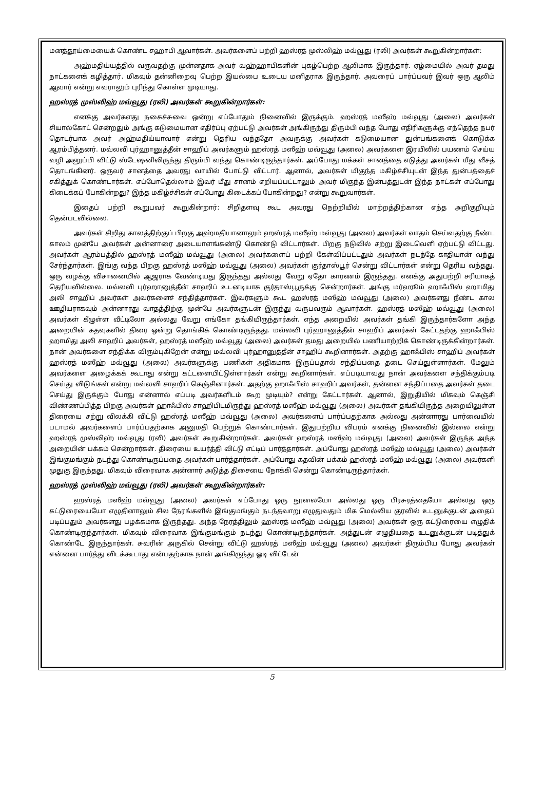மனத்தூய்மையைக் கொண்ட சஹாபி ஆவார்கள். அவர்களைப் பற்றி ஹஸ்ரத் முஸ்லிஹ் மவ்வூது (ரலி) அவர்கள் கூறுகின்றார்கள்:
அஹ்மதிய்யத்தில் வருவதற்கு முன்னதாக அவர் வஹ்ஹாபிகளின் புகழ்பெற்ற ஆலிமாக இருந்தார். ஏழ்மையில் அவர் தமது நாட்களைக் கழித்தார். மிகவும் தன்னிறைவு பெற்ற இயல்பை உடைய மனிதராக இருந்தார். அவரைப் பார்ப்பவர் இவர் ஒரு ஆலிம் ஆவார் என்று எவராலும் புரிந்து கொள்ள முடியாது.
ஹஸ்ரத் முஸ்லிஹ் மவ்வூது (ரலி) அவர்கள் கூறுகின்றார்கள்:
எனக்கு அவர்களது நகைச்சுவை ஒன்று எப்போதும் நினைவில் இருக்கும். ஹஸ்ரத் மஸீஹ் மவ்வூது (அலை) அவர்கள் சியால்கோட் சென்றதும் அங்கு கடுமையான எதிர்ப்பு ஏற்பட்டு அவர்கள் அங்கிருந்து திரும்பி வந்த போது எதிரிகளுக்கு எந்தெந்த நபர் தொடர்பாக அவர் அஹ்மதிய்யாவார் என்று தெரிய வந்ததோ அவருக்கு அவர்கள் கடுமையான துன்பங்களைக் கொடுக்க ஆரம்பித்தனர். மவ்லவி புர்ஹானுத்தீன் சாஹிப் அவர்களும் ஹஸ்ரத் மஸீஹ் மவ்வூது (அலை) அவர்களை இரயிலில் பயணம் செய்ய வழி அனுப்பி விட்டு ஸ்டேஷனிலிருந்து திரும்பி வந்து கொண்டிருந்தார்கள். அப்போது மக்கள் சானத்தை எடுத்து அவர்கள் மீது வீசத் தொடங்கினர். ஒருவர் சானத்தை அவரது வாயில் போட்டு விட்டார். ஆனால், அவர்கள் மிகுந்த மகிழ்ச்சியுடன் இந்த துன்பத்தைச் சகித்துக் கொண்டார்கள். எப்போதெல்லாம் இவர் மீது சானம் எறியப்பட்டாலும் அவர் மிகுந்த இன்பத்துடன் இந்த நாட்கள் எப்போது கிடைக்கப் போகின்றது? இந்த மகிழ்ச்சிகள் எப்போது கிடைக்கப் போகின்றது? என்று கூறுவார்கள்.
இதைப் பற்றி கூறுபவர் கூறுகின்றார்: சிறிதளவு கூட அவரது நெற்றியில் மாற்றத்திற்கான எந்த அறிகுறியும் தென்படவில்லை.
அவர்கள் சிறிது காலத்திற்குப் பிறகு அஹ்மதியானாலும் ஹஸ்ரத் மஸீஹ் மவ்வூது (அலை) அவர்கள் வாதம் செய்வதற்கு நீண்ட காலம் முன்பே அவர்கள் அன்னாரை அடையாளங்கண்டு கொண்டு விட்டார்கள். பிறகு நடுவில் சற்று இடைவெளி ஏற்பட்டு விட்டது. அவர்கள் ஆரம்பத்தில் ஹஸ்ரத் மஸீஹ் மவ்வூது (அலை) அவர்களைப் பற்றி கேள்விப்பட்டதும் அவர்கள் நடந்தே காதியான் வந்து சேர்ந்தார்கள். இங்கு வந்த பிறகு ஹஸ்ரத் மஸீஹ் மவ்வூது (அலை) அவர்கள் குர்தாஸ்பூர் சென்று விட்டார்கள் என்று தெரிய வந்தது. ஒரு வழக்கு விசானையில் ஆஜராக வேண்டியது இருந்தது அல்லது வேறு ஏதோ காரணம் இருந்தது. எனக்கு அதுபற்றி சரியாகத் தெரியவில்லை. மவ்லவி புர்ஹானுத்தீன் சாஹிப் உடனடியாக குர்தாஸ்பூருக்கு சென்றார்கள். அங்கு மர்ஹூம் ஹாஃபிஸ் ஹாமிது அலி சாஹிப் அவர்கள் அவர்களைச் சந்தித்தார்கள். இவர்களும் கூட ஹஸ்ரத் மஸீஹ் மவ்வூது (அலை) அவர்களது நீண்ட கால ஊழியராகவும் அன்னாரது வாதத்திற்கு முன்பே அவர்களுடன் இருந்து வருபவரும் ஆவார்கள். ஹஸ்ரத் மஸீஹ் மவ்வூது (அலை) அவர்கள் கீழுள்ள வீட்டிலோ அல்லது வேறு எங்கோ தங்கியிருந்தார்கள். எந்த அறையில் அவர்கள் தங்கி இருந்தார்களோ அந்த அறையின் கதவுகளில் திரை ஒன்று தொங்கிக் கொண்டிருந்தது. மவ்லவி புர்ஹானுத்தீன் சாஹிப் அவர்கள் கேட்டதற்கு ஹாஃபிஸ் ஹாமிது அலி சாஹிப் அவர்கள், ஹஸ்ரத் மஸீஹ் மவ்வூது (அலை) அவர்கள் தமது அறையில் பணியாற்றிக் கொண்டிருக்கின்றார்கள். நான் அவர்களை சந்திக்க விரும்புகிறேன் என்று மவ்லவி புர்ஹானுத்தீன் சாஹிப் கூறினார்கள். அதற்கு ஹாஃபிஸ் சாஹிப் அவர்கள் ஹஸ்ரத் மஸீஹ் மவ்வூது (அலை) அவர்களுக்கு பணிகள் அதிகமாக இருப்பதால் சந்திப்பதை தடை செய்துள்ளார்கள். மேலும் அவர்களை அழைக்கக் கூடாது என்று கட்டளையிட்டுள்ளார்கள் என்று கூறினார்கள். எப்படியாவது நான் அவர்களை சந்திக்கும்படி செய்து விடுங்கள் என்று மவ்லவி சாஹிப் கெஞ்சினார்கள். அதற்கு ஹாஃபிஸ் சாஹிப் அவர்கள், தன்னை சந்திப்பதை அவர்கள் தடை செய்து இருக்கும் போது என்னால் எப்படி அவர்களிடம் கூற முடியும்? என்று கேட்டார்கள். ஆனால், இறுதியில் மிகவும் கெஞ்சி விண்ணப்பித்த பிறகு அவர்கள் ஹாஃபிஸ் சாஹிபிடமிருந்து ஹஸ்ரத் மஸீஹ் மவ்வூது (அலை) அவர்கள் தங்கியிருந்த அறையிலுள்ள திரையை சற்று விலக்கி விட்டு ஹஸ்ரத் மஸீஹ் மவ்வூது (அலை) அவர்களைப் பார்ப்பதற்காக அல்லது அன்னாரது பார்வையில் படாமல் அவர்களைப் பார்ப்பதற்காக அனுமதி பெற்றுக் கொண்டார்கள். இதுபற்றிய விபரம் எனக்கு நினைவில் இல்லை என்று ஹஸ்ரத் முஸ்லிஹ் மவ்வூது (ரலி) அவர்கள் கூறுகின்றார்கள். அவர்கள் ஹஸ்ரத் மஸீஹ் மவ்வூது (அலை) அவர்கள் இருந்த அந்த அறையின் பக்கம் சென்றார்கள். திரையை உயர்த்தி விட்டு எட்டிப் பார்த்தார்கள். அப்போது ஹஸ்ரத் மஸீஹ் மவ்வூது (அலை) அவர்கள் இங்குமங்கும் நடந்து கொண்டிருப்பதை அவர்கள் பார்த்தார்கள். அப்போது கதவின் பக்கம் ஹஸ்ரத் மஸீஹ் மவ்வூது (அலை) அவர்களி முதுகு இருந்தது. மிகவும் விரைவாக அன்னார் அடுத்த திசையை நோக்கி சென்று கொண்டிருந்தார்கள்.
ஹஸ்ரத் முஸ்லிஹ் மவ்வூது (ரலி) அவர்கள் கூறுகின்றார்கள்:
ஹஸ்ரத் மஸீஹ் மவ்வூது (அலை) அவர்கள் எப்போது ஒரு நூலையோ அல்லது ஒரு பிரசுரத்தையோ அல்லது ஒரு கட்டுரையையோ எழுதினாலும் சில நேரங்களில் இங்குமங்கும் நடந்தவாறு எழுதுவதும் மிக மெல்லிய குரலில் உடனுக்குடன் அதைப் படிப்பதும் அவர்களது பழக்கமாக இருந்தது. அந்த நேரத்திலும் ஹஸ்ரத் மஸீஹ் மவ்வூது (அலை) அவர்கள் ஒரு கட்டுரையை எழுதிக் கொண்டிருந்தார்கள். மிகவும் விரைவாக இங்குமங்கும் நடந்து கொண்டிருந்தார்கள். அத்துடன் எழுதியதை உடனுக்குடன் படித்துக் கொண்டே இருந்தார்கள். சுவரின் அருகில் சென்று விட்டு ஹஸ்ரத் மஸீஹ் மவ்வூது (அலை) அவர்கள் திரும்பிய போது அவர்கள் என்னை பார்த்து விடக்கூடாது என்பதற்காக நான் அங்கிருந்து ஓடி விட்டேன்
5